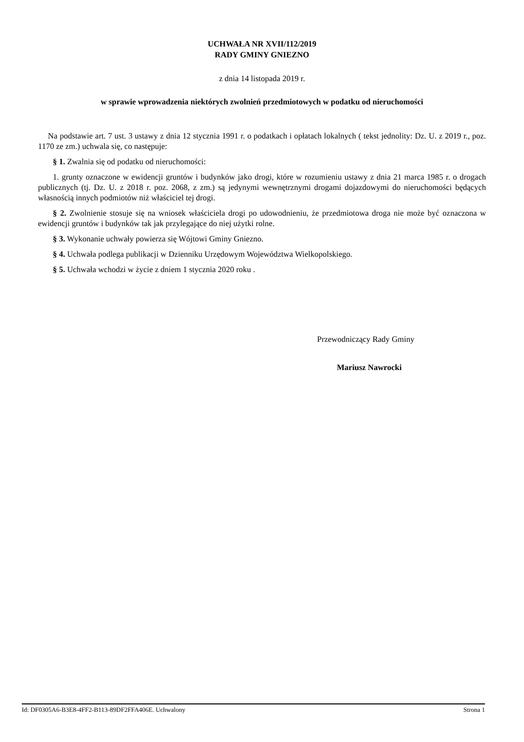UCHWAŁA NR XVII/112/2019
RADY GMINY GNIEZNO
z dnia 14 listopada 2019 r.
w sprawie wprowadzenia niektórych zwolnień przedmiotowych w podatku od nieruchomości
Na podstawie art. 7 ust. 3 ustawy z dnia 12 stycznia 1991 r. o podatkach i opłatach lokalnych ( tekst jednolity: Dz. U. z 2019 r., poz. 1170 ze zm.) uchwala się, co następuje:
§ 1. Zwalnia się od podatku od nieruchomości:
1. grunty oznaczone w ewidencji gruntów i budynków jako drogi, które w rozumieniu ustawy z dnia 21 marca 1985 r. o drogach publicznych (tj. Dz. U. z 2018 r. poz. 2068, z zm.) są jedynymi wewnętrznymi drogami dojazdowymi do nieruchomości będących własnością innych podmiotów niż właściciel tej drogi.
§ 2. Zwolnienie stosuje się na wniosek właściciela drogi po udowodnieniu, że przedmiotowa droga nie może być oznaczona w ewidencji gruntów i budynków tak jak przylegające do niej użytki rolne.
§ 3. Wykonanie uchwały powierza się Wójtowi Gminy Gniezno.
§ 4. Uchwała podlega publikacji w Dzienniku Urzędowym Województwa Wielkopolskiego.
§ 5. Uchwała wchodzi w życie z dniem 1 stycznia 2020 roku .
Przewodniczący Rady Gminy
Mariusz Nawrocki
Id: DF0305A6-B3E8-4FF2-B113-89DF2FFA406E. Uchwalony Strona 1